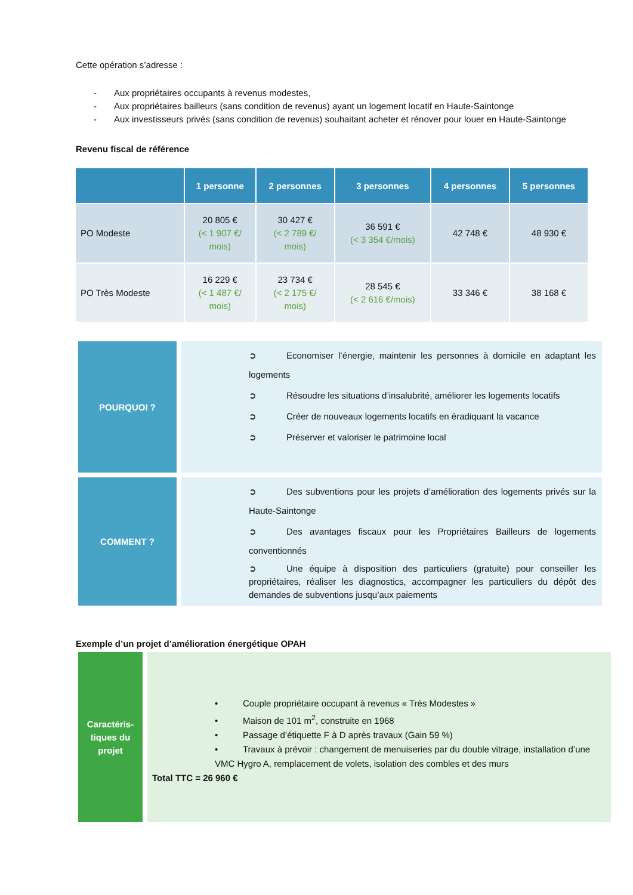Cette opération s’adresse :
- Aux propriétaires occupants à revenus modestes,
- Aux propriétaires bailleurs (sans condition de revenus) ayant un logement locatif en Haute-Saintonge
- Aux investisseurs privés (sans condition de revenus) souhaitant acheter et rénover pour louer en Haute-Saintonge
Revenu fiscal de référence
| | 1 personne | 2 personnes | 3 personnes | 4 personnes | 5 personnes |
| --- | --- | --- | --- | --- | --- |
| PO Modeste | 20 805 € (< 1 907 €/ mois) | 30 427 € (< 2 789 €/ mois) | 36 591 € (< 3 354 €/mois) | 42 748 € | 48 930 € |
| PO Très Modeste | 16 229 € (< 1 487 €/ mois) | 23 734 € (< 2 175 €/ mois) | 28 545 € (< 2 616 €/mois) | 33 346 € | 38 168 € |
POURQUOI ?
➲ Economiser l’énergie, maintenir les personnes à domicile en adaptant les logements
➲ Résoudre les situations d’insalubrité, améliorer les logements locatifs
➲ Créer de nouveaux logements locatifs en éradiquant la vacance
➲ Préserver et valoriser le patrimoine local
COMMENT ?
➲ Des subventions pour les projets d’amélioration des logements privés sur la Haute-Saintonge
➲ Des avantages fiscaux pour les Propriétaires Bailleurs de logements conventionnés
➲ Une équipe à disposition des particuliers (gratuite) pour conseiller les propriétaires, réaliser les diagnostics, accompagner les particuliers du dépôt des demandes de subventions jusqu’aux paiements
Exemple d’un projet d’amélioration énergétique OPAH
Caractéris-
tiques du
projet
• Couple propriétaire occupant à revenus « Très Modestes »
• Maison de 101 m<sup>2</sup>, construite en 1968
• Passage d’étiquette F à D après travaux (Gain 59 %)
• Travaux à prévoir : changement de menuiseries par du double vitrage, installation d’une VMC Hygro A, remplacement de volets, isolation des combles et des murs
Total TTC = 26 960 €